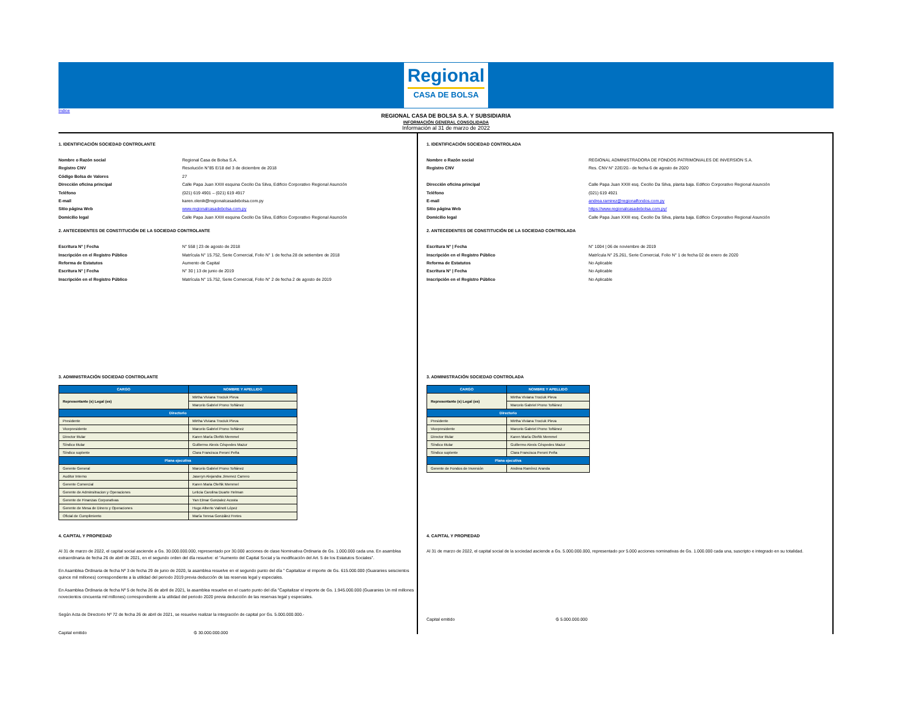Regional
CASA DE BOLSA
Índice
REGIONAL CASA DE BOLSA S.A. Y SUBSIDIARIA
INFORMACIÓN GENERAL CONSOLIDADA
Información al 31 de marzo de 2022
1. IDENTIFICACIÓN SOCIEDAD CONTROLANTE
Nombre o Razón social
Registro CNV
Código Bolsa de Valores
Dirección oficina principal
Teléfono
E-mail
Sitio página Web
Domicilio legal
Regional Casa de Bolsa S.A.
Resolución N°85 E/18 del 3 de diciembre de 2018
27
Calle Papa Juan XXIII esquina Cecilio Da Silva, Edificio Corporativo Regional Asunción
(021) 619 4901 – (021) 619 4917
karen.olenik@regionalcasadebolsa.com.py
www.regionalcasadebolsa.com.py
Calle Papa Juan XXIII esquina Cecilio Da Silva, Edificio Corporativo Regional Asunción
2. ANTECEDENTES DE CONSTITUCIÓN DE LA SOCIEDAD CONTROLANTE
Escritura N° | Fecha
Inscripción en el Registro Público
Reforma de Estatutos
Escritura N° | Fecha
Inscripción en el Registro Público
N° 558 | 23 de agosto de 2018
Matrícula N° 15.752, Serie Comercial, Folio N° 1 de fecha 28 de setiembre de 2018
Aumento de Capital
N° 30 | 13 de junio de 2019
Matrícula N° 15.752, Serie Comercial, Folio N° 2 de fecha 2 de agosto de 2019
3. ADMINISTRACIÓN SOCIEDAD CONTROLANTE
| CARGO | NOMBRE Y APELLIDO |
| --- | --- |
| Representante (s) Legal (es) | Mirtha Viviana Trociuk Pleva |
| | Marcelo Gabriel Prono Toñánez |
| Directorio | |
| Presidente | Mirtha Viviana Trociuk Pleva |
| Vicepresidente | Marcelo Gabriel Prono Toñánez |
| Director titular | Karen María Oleñik Memmel |
| Síndico titular | Guillermo Alexis Céspedes Mazur |
| Síndico suplente | Clara Francisca Peroni Peña |
| Plana ejecutiva | |
| Gerente General | Marcelo Gabriel Prono Toñánez |
| Auditor Interno | Jaseryn Alejandra Jimenez Carrero |
| Gerente Comercial | Karen Maria Oleñik Memmel |
| Gerente de Adminsitracion y Operaciones | Leticia Carolina Duarte Helman |
| Gerente de Finanzas Corporativas | Yan Elmar Gonzalez Acosta |
| Gerente de Mesa de Dinero y Operaciones | Hugo Alberto Valinoti López |
| Oficial de Cumplimiento | María Teresa González Fretes |
4. CAPITAL Y PROPIEDAD
Al 31 de marzo de 2022, el capital social asciende a Gs. 30.000.000.000, representado por 30.000 acciones de clase Nominativa Ordinaria de Gs. 1.000.000 cada una. En asamblea extraordinaria de fecha 26 de abril de 2021, en el segundo orden del día resuelve: el "Aumento del Capital Social y la modificación del Art. 5 de los Estatutos Sociales".
En Asamblea Ordinaria de fecha Nº 3 de fecha 29 de junio de 2020, la asamblea resuelve en el segundo punto del día " Capitalizar el importe de Gs. 615.000.000 (Guaranies seiscientos quince mil millones) correspondiente a la utilidad del periodo 2019 previa deducción de las reservas legal y especiales.
En Asamblea Ordinaria de fecha Nº 5 de fecha 26 de abril de 2021, la asamblea resuelve en el cuarto punto del día "Capitalizar el importe de Gs. 1.945.000.000 (Guaranies Un mil millones novecientos cincuenta mil millones) correspondiente a la utilidad del periodo 2020 previa deducción de las reservas legal y especiales.
Según Acta de Directorio Nº 72 de fecha 26 de abril de 2021, se resuelve realizar la integración de capital por Gs. 5.000.000.000.-
Capital emitido ₲ 30.000.000.000
1. IDENTIFICACIÓN SOCIEDAD CONTROLADA
Nombre o Razón social
Registro CNV
Dirección oficina principal
Teléfono
E-mail
Sitio página Web
Domicilio legal
REGIONAL ADMINISTRADORA DE FONDOS PATRIMONIALES DE INVERSION S.A.
Res. CNV N° 22E/20.- de fecha 6 de agosto de 2020
Calle Papa Juan XXIII esq. Cecilio Da Silva, planta baja. Edificio Corporativo Regional Asunción
(021) 619 4921
andrea.ramirez@regionalfondos.com.py
https://www.regionalcasadebolsa.com.py/
Calle Papa Juan XXIII esq. Cecilio Da Silva, planta baja. Edificio Corporativo Regional Asunción
2. ANTECEDENTES DE CONSTITUCIÓN DE LA SOCIEDAD CONTROLADA
Escritura N° | Fecha
Inscripción en el Registro Público
Reforma de Estatutos
Escritura N° | Fecha
Inscripción en el Registro Público
N° 1004 | 06 de noviembre de 2019
Matrícula N° 25.261, Serie Comercial, Folio N° 1 de fecha 02 de enero de 2020
No Aplicable
No Aplicable
No Aplicable
3. ADMINISTRACIÓN SOCIEDAD CONTROLADA
| CARGO | NOMBRE Y APELLIDO |
| --- | --- |
| Representante (s) Legal (es) | Mirtha Viviana Trociuk Pleva |
| | Marcelo Gabriel Prono Toñánez |
| Directorio | |
| Presidente | Mirtha Viviana Trociuk Pleva |
| Vicepresidente | Marcelo Gabriel Prono Toñánez |
| Director titular | Karen María Oleñik Memmel |
| Síndico titular | Guillermo Alexis Céspedes Mazur |
| Síndico suplente | Clara Francisca Peroni Peña |
| Plana ejecutiva | |
| Gerente de Fondos de Inversión | Andrea Ramírez Aranda |
4. CAPITAL Y PROPIEDAD
Al 31 de marzo de 2022, el capital social de la sociedad asciende a Gs. 5.000.000.000, representado por 5.000 acciones nominativas de Gs. 1.000.000 cada una, suscripto e integrado en su totalidad.
Capital emitido ₲ 5.000.000.000